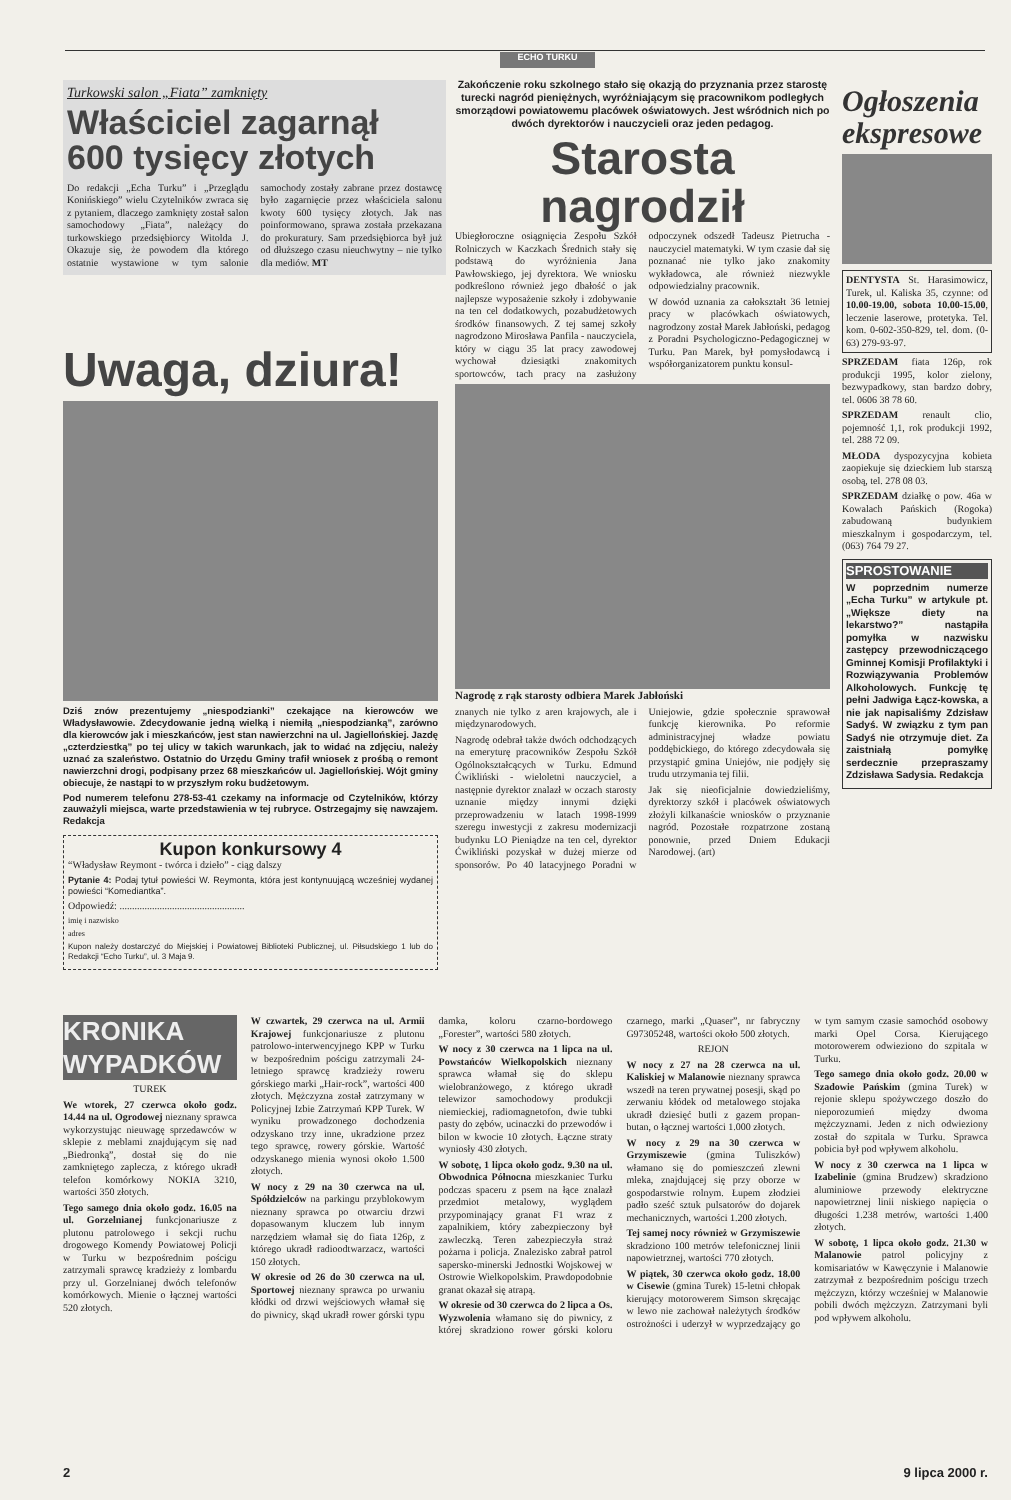ECHO TURKU
Turkowski salon „Fiata” zamknięty
Właściciel zagarnął 600 tysięcy złotych
Do redakcji „Echa Turku” i „Przeglądu Konińskiego” wielu Czytelników zwraca się z pytaniem, dlaczego zamknięty został salon samochodowy „Fiata”, należący do turkowskiego przedsiębiorcy Witolda J. Okazuje się, że powodem dla którego ostatnie wystawione w tym salonie samochody zostały zabrane przez dostawcę było zagarnięcie przez właściciela salonu kwoty 600 tysięcy złotych. Jak nas poinformowano, sprawa została przekazana do prokuratury. Sam przedsiębiorca był już od dłuższego czasu nieuchwytny – nie tylko dla mediów. MT
Uwaga, dziura!
Dziś znów prezentujemy „niespodzianki” czekające na kierowców we Władysławowie. Zdecydowanie jedną wielką i niemiłą „niespodzianką”, zarówno dla kierowców jak i mieszkańców, jest stan nawierzchni na ul. Jagiellońskiej. Jazdę „czterdziestką” po tej ulicy w takich warunkach, jak to widać na zdjęciu, należy uznać za szaleństwo. Ostatnio do Urzędu Gminy trafił wniosek z prośbą o remont nawierzchni drogi, podpisany przez 68 mieszkańców ul. Jagiellońskiej. Wójt gminy obiecuje, że nastąpi to w przyszłym roku budżetowym.
Pod numerem telefonu 278-53-41 czekamy na informacje od Czytelników, którzy zauważyli miejsca, warte przedstawienia w tej rubryce. Ostrzegajmy się nawzajem. Redakcja
Kupon konkursowy 4
“Władysław Reymont - twórca i dzieło” - ciąg dalszy
Pytanie 4: Podaj tytuł powieści W. Reymonta, która jest kontynuującą wcześniej wydanej powieści “Komediantka”.
Odpowiedź: ..................................................
imię i nazwisko
adres
Kupon należy dostarczyć do Miejskiej i Powiatowej Biblioteki Publicznej, ul. Piłsudskiego 1 lub do Redakcji “Echo Turku”, ul. 3 Maja 9.
Zakończenie roku szkolnego stało się okazją do przyznania przez starostę turecki nagród pieniężnych, wyróżniającym się pracownikom podległych smorządowi powiatowemu placówek oświatowych. Jest wśródnich nich po dwóch dyrektorów i nauczycieli oraz jeden pedagog.
Starosta nagrodził
Ubiegłoroczne osiągnięcia Zespołu Szkół Rolniczych w Kaczkach Średnich stały się podstawą do wyróżnienia Jana Pawłowskiego, jej dyrektora. We wniosku podkreślono również jego dbałość o jak najlepsze wyposażenie szkoły i zdobywanie na ten cel dodatkowych, pozabudżetowych środków finansowych. Z tej samej szkoły nagrodzono Mirosława Panfila - nauczyciela, który w ciągu 35 lat pracy zawodowej wychował dziesiątki znakomitych sportowców, tach pracy na zasłużony odpoczynek odszedł Tadeusz Pietrucha - nauczyciel matematyki. W tym czasie dał się poznanać nie tylko jako znakomity wykładowca, ale również niezwykle odpowiedzialny pracownik.
W dowód uznania za całokształt 36 letniej pracy w placówkach oświatowych, nagrodzony został Marek Jabłoński, pedagog z Poradni Psychologiczno-Pedagogicznej w Turku. Pan Marek, był pomysłodawcą i współorganizatorem punktu konsul-
Nagrodę z rąk starosty odbiera Marek Jabłoński
znanych nie tylko z aren krajowych, ale i międzynarodowych.
Nagrodę odebrał także dwóch odchodzących na emeryturę pracowników Zespołu Szkół Ogólnokształcących w Turku. Edmund Ćwikliński - wieloletni nauczyciel, a następnie dyrektor znalazł w oczach starosty uznanie między innymi dzięki przeprowadzeniu w latach 1998-1999 szeregu inwestycji z zakresu modernizacji budynku LO Pieniądze na ten cel, dyrektor Ćwikliński pozyskał w dużej mierze od sponsorów. Po 40 latacyjnego Poradni w Uniejowie, gdzie społecznie sprawował funkcję kierownika. Po reformie administracyjnej władze powiatu poddębickiego, do którego zdecydowała się przystąpić gmina Uniejów, nie podjęły się trudu utrzymania tej filii.
Jak się nieoficjalnie dowiedzieliśmy, dyrektorzy szkół i placówek oświatowych złożyli kilkanaście wniosków o przyznanie nagród. Pozostałe rozpatrzone zostaną ponownie, przed Dniem Edukacji Narodowej. (art)
Ogłoszenia ekspresowe
DENTYSTA St. Harasimowicz, Turek, ul. Kaliska 35, czynne: od 10.00-19.00, sobota 10.00-15.00, leczenie laserowe, protetyka. Tel. kom. 0-602-350-829, tel. dom. (0-63) 279-93-97.
SPRZEDAM fiata 126p, rok produkcji 1995, kolor zielony, bezwypadkowy, stan bardzo dobry, tel. 0606 38 78 60.
SPRZEDAM renault clio, pojemność 1,1, rok produkcji 1992, tel. 288 72 09.
MŁODA dyspozycyjna kobieta zaopiekuje się dzieckiem lub starszą osobą, tel. 278 08 03.
SPRZEDAM działkę o pow. 46a w Kowalach Pańskich (Rogoka) zabudowaną budynkiem mieszkalnym i gospodarczym, tel. (063) 764 79 27.
SPROSTOWANIE
W poprzednim numerze „Echa Turku” w artykule pt. „Większe diety na lekarstwo?” nastąpiła pomyłka w nazwisku zastępcy przewodniczącego Gminnej Komisji Profilaktyki i Rozwiązywania Problemów Alkoholowych. Funkcję tę pełni Jadwiga Łącz-kowska, a nie jak napisaliśmy Zdzisław Sadyś. W związku z tym pan Sadyś nie otrzymuje diet. Za zaistniałą pomyłkę serdecznie przepraszamy Zdzisława Sadysia. Redakcja
KRONIKA WYPADKÓW
TUREK
We wtorek, 27 czerwca około godz. 14.44 na ul. Ogrodowej nieznany sprawca wykorzystując nieuwagę sprzedawców w sklepie z meblami znajdującym się nad „Biedronką”, dostał się do nie zamkniętego zaplecza, z którego ukradł telefon komórkowy NOKIA 3210, wartości 350 złotych.
Tego samego dnia około godz. 16.05 na ul. Gorzelnianej funkcjonariusze z plutonu patrolowego i sekcji ruchu drogowego Komendy Powiatowej Policji w Turku w bezpośrednim pościgu zatrzymali sprawcę kradzieży z lombardu przy ul. Gorzelnianej dwóch telefonów komórkowych. Mienie o łącznej wartości 520 złotych.
W czwartek, 29 czerwca na ul. Armii Krajowej funkcjonariusze z plutonu patrolowo-interwencyjnego KPP w Turku w bezpośrednim pościgu zatrzymali 24-letniego sprawcę kradzieży roweru górskiego marki „Hair-rock”, wartości 400 złotych. Mężczyzna został zatrzymany w Policyjnej Izbie Zatrzymań KPP Turek. W wyniku prowadzonego dochodzenia odzyskano trzy inne, ukradzione przez tego sprawcę, rowery górskie. Wartość odzyskanego mienia wynosi około 1.500 złotych.
W nocy z 29 na 30 czerwca na ul. Spółdzielców na parkingu przyblokowym nieznany sprawca po otwarciu drzwi dopasowanym kluczem lub innym narzędziem włamał się do fiata 126p, z którego ukradł radioodtwarzacz, wartości 150 złotych.
W okresie od 26 do 30 czerwca na ul. Sportowej nieznany sprawca po urwaniu kłódki od drzwi wejściowych włamał się do piwnicy, skąd ukradł rower górski typu damka, koloru czarno-bordowego „Forester”, wartości 580 złotych.
W nocy z 30 czerwca na 1 lipca na ul. Powstańców Wielkopolskich nieznany sprawca włamał się do sklepu wielobranżowego, z którego ukradł telewizor samochodowy produkcji niemieckiej, radiomagnetofon, dwie tubki pasty do zębów, ucinaczki do przewodów i bilon w kwocie 10 złotych. Łączne straty wyniosły 430 złotych.
W sobotę, 1 lipca około godz. 9.30 na ul. Obwodnica Północna mieszkaniec Turku podczas spaceru z psem na łące znalazł przedmiot metalowy, wyglądem przypominający granat F1 wraz z zapalnikiem, który zabezpieczony był zawleczką. Teren zabezpieczyła straż pożarna i policja. Znalezisko zabrał patrol sapersko-minerski Jednostki Wojskowej w Ostrowie Wielkopolskim. Prawdopodobnie granat okazał się atrapą.
W okresie od 30 czerwca do 2 lipca a Os. Wyzwolenia włamano się do piwnicy, z której skradziono rower górski koloru czarnego, marki „Quaser”, nr fabryczny G97305248, wartości około 500 złotych.
REJON
W nocy z 27 na 28 czerwca na ul. Kaliskiej w Malanowie nieznany sprawca wszedł na teren prywatnej posesji, skąd po zerwaniu kłódek od metalowego stojaka ukradł dziesięć butli z gazem propan-butan, o łącznej wartości 1.000 złotych.
W nocy z 29 na 30 czerwca w Grzymiszewie (gmina Tuliszków) włamano się do pomieszczeń zlewni mleka, znajdującej się przy oborze w gospodarstwie rolnym. Łupem złodziei padło sześć sztuk pulsatorów do dojarek mechanicznych, wartości 1.200 złotych.
Tej samej nocy również w Grzymiszewie skradziono 100 metrów telefonicznej linii napowietrznej, wartości 770 złotych.
W piątek, 30 czerwca około godz. 18.00 w Cisewie (gmina Turek) 15-letni chłopak kierujący motorowerem Simson skręcając w lewo nie zachował należytych środków ostrożności i uderzył w wyprzedzający go w tym samym czasie samochód osobowy marki Opel Corsa. Kierującego motorowerem odwieziono do szpitala w Turku.
Tego samego dnia około godz. 20.00 w Szadowie Pańskim (gmina Turek) w rejonie sklepu spożywczego doszło do nieporozumień między dwoma mężczyznami. Jeden z nich odwieziony został do szpitala w Turku. Sprawca pobicia był pod wpływem alkoholu.
W nocy z 30 czerwca na 1 lipca w Izabelinie (gmina Brudzew) skradziono aluminiowe przewody elektryczne napowietrznej linii niskiego napięcia o długości 1.238 metrów, wartości 1.400 złotych.
W sobotę, 1 lipca około godz. 21.30 w Malanowie patrol policyjny z komisariatów w Kawęczynie i Malanowie zatrzymał z bezpośrednim pościgu trzech mężczyzn, którzy wcześniej w Malanowie pobili dwóch mężczyzn. Zatrzymani byli pod wpływem alkoholu.
2 9 lipca 2000 r.